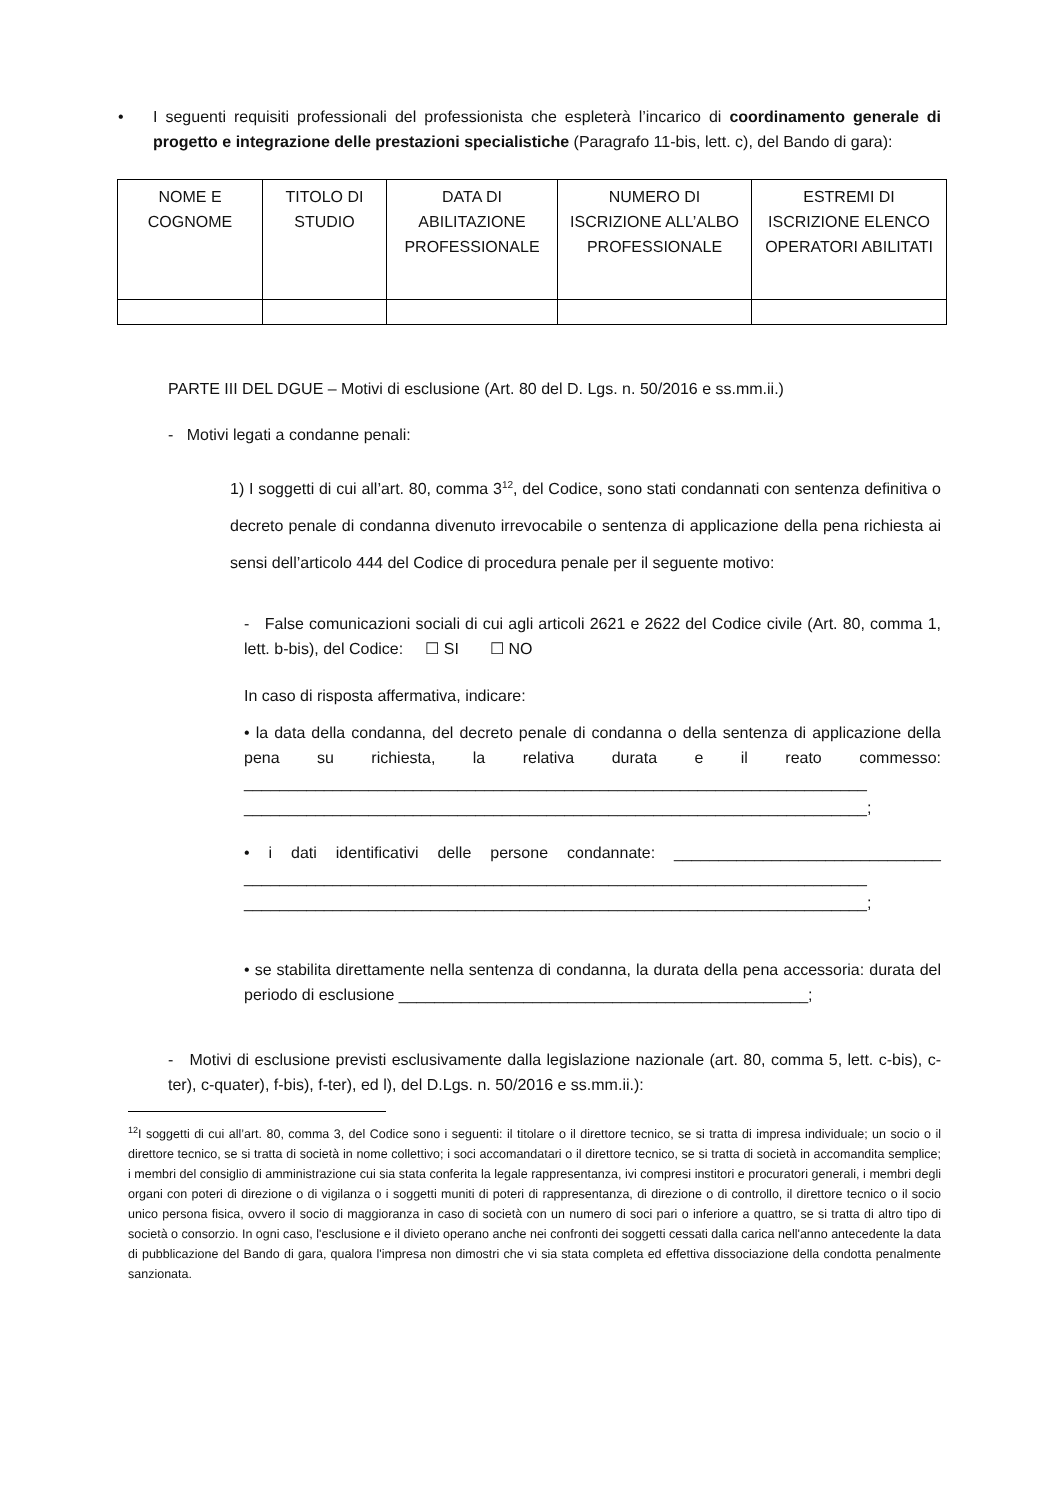• I seguenti requisiti professionali del professionista che espleterà l’incarico di coordinamento generale di progetto e integrazione delle prestazioni specialistiche (Paragrafo 11-bis, lett. c), del Bando di gara):
| NOME E COGNOME | TITOLO DI STUDIO | DATA DI ABILITAZIONE PROFESSIONALE | NUMERO DI ISCRIZIONE ALL’ALBO PROFESSIONALE | ESTREMI DI ISCRIZIONE ELENCO OPERATORI ABILITATI |
PARTE III DEL DGUE – Motivi di esclusione (Art. 80 del D. Lgs. n. 50/2016 e ss.mm.ii.)
- Motivi legati a condanne penali:
1) I soggetti di cui all’art. 80, comma 3<sup>12</sup>, del Codice, sono stati condannati con sentenza definitiva o decreto penale di condanna divenuto irrevocabile o sentenza di applicazione della pena richiesta ai sensi dell’articolo 444 del Codice di procedura penale per il seguente motivo:
- False comunicazioni sociali di cui agli articoli 2621 e 2622 del Codice civile (Art. 80, comma 1, lett. b-bis), del Codice: ☐ SI ☐ NO
In caso di risposta affermativa, indicare:
• la data della condanna, del decreto penale di condanna o della sentenza di applicazione della pena su richiesta, la relativa durata e il reato commesso: ______________________________________________________________________ ______________________________________________________________________;
• i dati identificativi delle persone condannate: ______________________________ ______________________________________________________________________ ______________________________________________________________________;
• se stabilita direttamente nella sentenza di condanna, la durata della pena accessoria: durata del periodo di esclusione ______________________________________________;
- Motivi di esclusione previsti esclusivamente dalla legislazione nazionale (art. 80, comma 5, lett. c-bis), c-ter), c-quater), f-bis), f-ter), ed l), del D.Lgs. n. 50/2016 e ss.mm.ii.):
<sup>12</sup> I soggetti di cui all’art. 80, comma 3, del Codice sono i seguenti: il titolare o il direttore tecnico, se si tratta di impresa individuale; un socio o il direttore tecnico, se si tratta di società in nome collettivo; i soci accomandatari o il direttore tecnico, se si tratta di società in accomandita semplice; i membri del consiglio di amministrazione cui sia stata conferita la legale rappresentanza, ivi compresi institori e procuratori generali, i membri degli organi con poteri di direzione o di vigilanza o i soggetti muniti di poteri di rappresentanza, di direzione o di controllo, il direttore tecnico o il socio unico persona fisica, ovvero il socio di maggioranza in caso di società con un numero di soci pari o inferiore a quattro, se si tratta di altro tipo di società o consorzio. In ogni caso, l'esclusione e il divieto operano anche nei confronti dei soggetti cessati dalla carica nell'anno antecedente la data di pubblicazione del Bando di gara, qualora l'impresa non dimostri che vi sia stata completa ed effettiva dissociazione della condotta penalmente sanzionata.